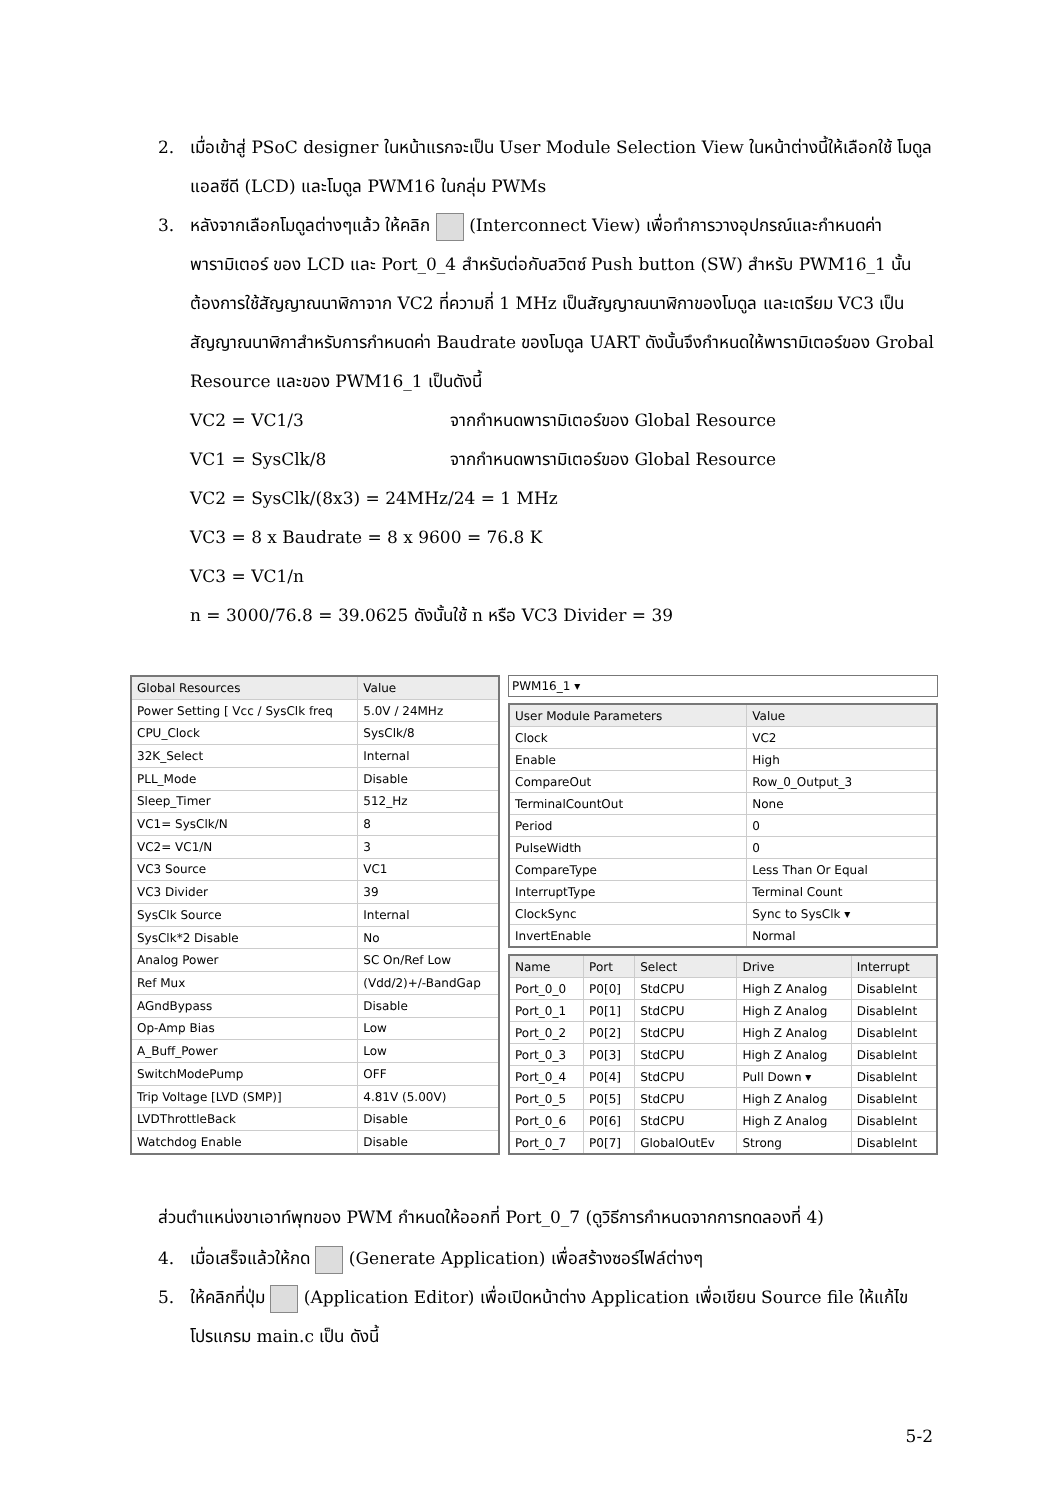2. เมื่อเข้าสู่ PSoC designer ในหน้าแรกจะเป็น User Module Selection View ในหน้าต่างนี้ให้เลือกใช้ โมดูล แอลซีดี (LCD) และโมดูล PWM16 ในกลุ่ม PWMs
3. หลังจากเลือกโมดูลต่างๆแล้ว ให้คลิก (Interconnect View) เพื่อทำการวางอุปกรณ์และกำหนดค่าพารามิเตอร์ ของ LCD และ Port_0_4 สำหรับต่อกับสวิตซ์ Push button (SW) สำหรับ PWM16_1 นั้น ต้องการใช้สัญญาณนาฬิกาจาก VC2 ที่ความถี่ 1 MHz เป็นสัญญาณนาฬิกาของโมดูล และเตรียม VC3 เป็นสัญญาณนาฬิกาสำหรับการกำหนดค่า Baudrate ของโมดูล UART ดังนั้นจึงกำหนดให้พารามิเตอร์ของ Grobal Resource และของ PWM16_1 เป็นดังนี้
VC2 = VC1/3 จากกำหนดพารามิเตอร์ของ Global Resource
VC1 = SysClk/8 จากกำหนดพารามิเตอร์ของ Global Resource
VC2 = SysClk/(8x3) = 24MHz/24 = 1 MHz
VC3 = 8 x Baudrate = 8 x 9600 = 76.8 K
VC3 = VC1/n
n = 3000/76.8 = 39.0625 ดังนั้นใช้ n หรือ VC3 Divider = 39
| Global Resources | Value |
| --- | --- |
| Power Setting [ Vcc / SysClk freq | 5.0V / 24MHz |
| CPU_Clock | SysClk/8 |
| 32K_Select | Internal |
| PLL_Mode | Disable |
| Sleep_Timer | 512_Hz |
| VC1= SysClk/N | 8 |
| VC2= VC1/N | 3 |
| VC3 Source | VC1 |
| VC3 Divider | 39 |
| SysClk Source | Internal |
| SysClk*2 Disable | No |
| Analog Power | SC On/Ref Low |
| Ref Mux | (Vdd/2)+/-BandGap |
| AGndBypass | Disable |
| Op-Amp Bias | Low |
| A_Buff_Power | Low |
| SwitchModePump | OFF |
| Trip Voltage [LVD (SMP)] | 4.81V (5.00V) |
| LVDThrottleBack | Disable |
| Watchdog Enable | Disable |
PWM16_1 ▾
| User Module Parameters | Value |
| --- | --- |
| Clock | VC2 |
| Enable | High |
| CompareOut | Row_0_Output_3 |
| TerminalCountOut | None |
| Period | 0 |
| PulseWidth | 0 |
| CompareType | Less Than Or Equal |
| InterruptType | Terminal Count |
| ClockSync | Sync to SysClk ▾ |
| InvertEnable | Normal |
| Name | Port | Select | Drive | Interrupt |
| --- | --- | --- | --- | --- |
| Port_0_0 | P0[0] | StdCPU | High Z Analog | DisableInt |
| Port_0_1 | P0[1] | StdCPU | High Z Analog | DisableInt |
| Port_0_2 | P0[2] | StdCPU | High Z Analog | DisableInt |
| Port_0_3 | P0[3] | StdCPU | High Z Analog | DisableInt |
| Port_0_4 | P0[4] | StdCPU | Pull Down ▾ | DisableInt |
| Port_0_5 | P0[5] | StdCPU | High Z Analog | DisableInt |
| Port_0_6 | P0[6] | StdCPU | High Z Analog | DisableInt |
| Port_0_7 | P0[7] | GlobalOutEv | Strong | DisableInt |
ส่วนตำแหน่งขาเอาท์พุทของ PWM กำหนดให้ออกที่ Port_0_7 (ดูวิธีการกำหนดจากการทดลองที่ 4)
4. เมื่อเสร็จแล้วให้กด (Generate Application) เพื่อสร้างซอร์ไฟล์ต่างๆ
5. ให้คลิกที่ปุ่ม (Application Editor) เพื่อเปิดหน้าต่าง Application เพื่อเขียน Source file ให้แก้ไขโปรแกรม main.c เป็น ดังนี้
5-2